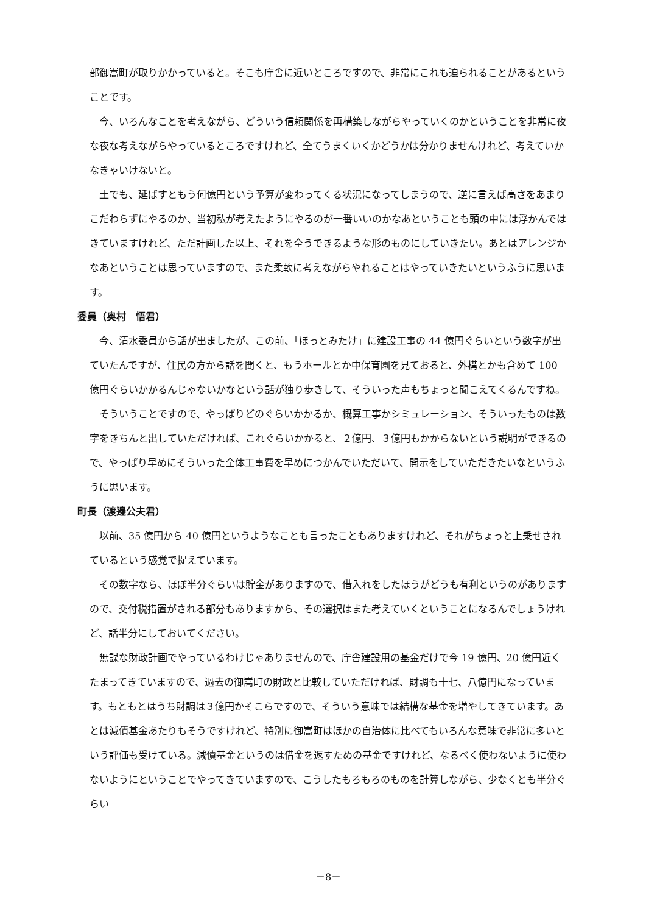部御嵩町が取りかかっていると。そこも庁舎に近いところですので、非常にこれも迫られることがあるということです。
今、いろんなことを考えながら、どういう信頼関係を再構築しながらやっていくのかということを非常に夜な夜な考えながらやっているところですけれど、全てうまくいくかどうかは分かりませんけれど、考えていかなきゃいけないと。
土でも、延ばすともう何億円という予算が変わってくる状況になってしまうので、逆に言えば高さをあまりこだわらずにやるのか、当初私が考えたようにやるのが一番いいのかなあということも頭の中には浮かんではきていますけれど、ただ計画した以上、それを全うできるような形のものにしていきたい。あとはアレンジかなあということは思っていますので、また柔軟に考えながらやれることはやっていきたいというふうに思います。
委員（奥村　悟君）
今、清水委員から話が出ましたが、この前、「ほっとみたけ」に建設工事の 44 億円ぐらいという数字が出ていたんですが、住民の方から話を聞くと、もうホールとか中保育園を見ておると、外構とかも含めて 100 億円ぐらいかかるんじゃないかなという話が独り歩きして、そういった声もちょっと聞こえてくるんですね。
そういうことですので、やっぱりどのぐらいかかるか、概算工事かシミュレーション、そういったものは数字をきちんと出していただければ、これぐらいかかると、２億円、３億円もかからないという説明ができるので、やっぱり早めにそういった全体工事費を早めにつかんでいただいて、開示をしていただきたいなというふうに思います。
町長（渡邊公夫君）
以前、35 億円から 40 億円というようなことも言ったこともありますけれど、それがちょっと上乗せされているという感覚で捉えています。
その数字なら、ほぼ半分ぐらいは貯金がありますので、借入れをしたほうがどうも有利というのがありますので、交付税措置がされる部分もありますから、その選択はまた考えていくということになるんでしょうけれど、話半分にしておいてください。
無謀な財政計画でやっているわけじゃありませんので、庁舎建設用の基金だけで今 19 億円、20 億円近くたまってきていますので、過去の御嵩町の財政と比較していただければ、財調も十七、八億円になっています。もともとはうち財調は３億円かそこらですので、そういう意味では結構な基金を増やしてきています。あとは減債基金あたりもそうですけれど、特別に御嵩町はほかの自治体に比べてもいろんな意味で非常に多いという評価も受けている。減債基金というのは借金を返すための基金ですけれど、なるべく使わないように使わないようにということでやってきていますので、こうしたもろもろのものを計算しながら、少なくとも半分ぐらい
－8－